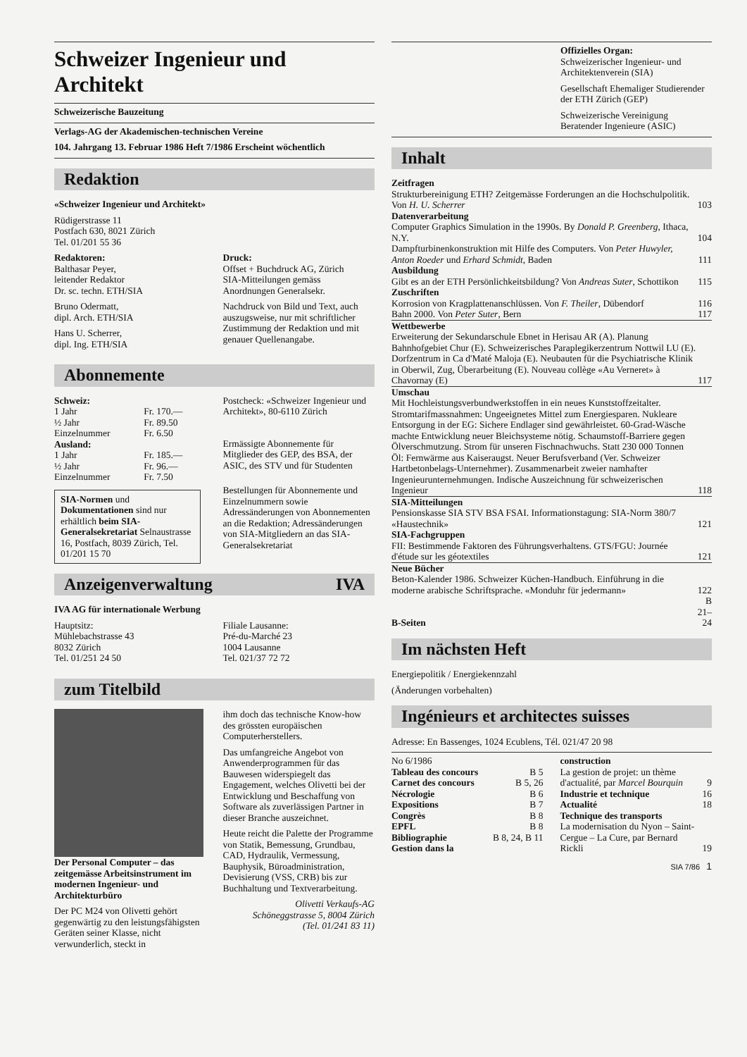Schweizer Ingenieur und Architekt
Schweizerische Bauzeitung
Verlags-AG der Akademischen-technischen Vereine
104. Jahrgang 13. Februar 1986 Heft 7/1986 Erscheint wöchentlich
Redaktion
«Schweizer Ingenieur und Architekt»
Rüdigerstrasse 11
Postfach 630, 8021 Zürich
Tel. 01/201 55 36
Redaktoren:
Balthasar Peyer,
leitender Redaktor
Dr. sc. techn. ETH/SIA
Bruno Odermatt,
dipl. Arch. ETH/SIA
Hans U. Scherrer,
dipl. Ing. ETH/SIA
Druck:
Offset + Buchdruck AG, Zürich
SIA-Mitteilungen gemäss Anordnungen Generalsekr.
Nachdruck von Bild und Text, auch auszugsweise, nur mit schriftlicher Zustimmung der Redaktion und mit genauer Quellenangabe.
Abonnemente
| Schweiz: | |
| 1 Jahr | Fr. 170.— |
| ½ Jahr | Fr. 89.50 |
| Einzelnummer | Fr. 6.50 |
| Ausland: | |
| 1 Jahr | Fr. 185.— |
| ½ Jahr | Fr. 96.— |
| Einzelnummer | Fr. 7.50 |
SIA-Normen und Dokumentationen sind nur erhältlich beim SIA-Generalsekretariat Selnaustrasse 16, Postfach, 8039 Zürich, Tel. 01/201 15 70
Postcheck: «Schweizer Ingenieur und Architekt», 80-6110 Zürich
Ermässigte Abonnemente für Mitglieder des GEP, des BSA, der ASIC, des STV und für Studenten
Bestellungen für Abonnemente und Einzelnummern sowie Adressänderungen von Abonnementen an die Redaktion; Adressänderungen von SIA-Mitgliedern an das SIA-Generalsekretariat
Anzeigenverwaltung IVA
IVA AG für internationale Werbung
Hauptsitz:
Mühlebachstrasse 43
8032 Zürich
Tel. 01/251 24 50
Filiale Lausanne:
Pré-du-Marché 23
1004 Lausanne
Tel. 021/37 72 72
zum Titelbild
Der Personal Computer – das zeitgemässe Arbeitsinstrument im modernen Ingenieur- und Architekturbüro
Der PC M24 von Olivetti gehört gegenwärtig zu den leistungsfähigsten Geräten seiner Klasse, nicht verwunderlich, steckt in
ihm doch das technische Know-how des grössten europäischen Computerherstellers.
Das umfangreiche Angebot von Anwenderprogrammen für das Bauwesen widerspiegelt das Engagement, welches Olivetti bei der Entwicklung und Beschaffung von Software als zuverlässigen Partner in dieser Branche auszeichnet.
Heute reicht die Palette der Programme von Statik, Bemessung, Grundbau, CAD, Hydraulik, Vermessung, Bauphysik, Büroadministration, Devisierung (VSS, CRB) bis zur Buchhaltung und Textverarbeitung.
Olivetti Verkaufs-AG
Schöneggstrasse 5, 8004 Zürich
(Tel. 01/241 83 11)
Offizielles Organ:
Schweizerischer Ingenieur- und Architektenverein (SIA)
Gesellschaft Ehemaliger Studierender der ETH Zürich (GEP)
Schweizerische Vereinigung Beratender Ingenieure (ASIC)
Inhalt
| Zeitfragen Strukturbereinigung ETH? Zeitgemässe Forderungen an die Hochschulpolitik. Von H. U. Scherrer | 103 |
| Datenverarbeitung Computer Graphics Simulation in the 1990s. By Donald P. Greenberg , Ithaca, N.Y. | 104 |
| Dampfturbinenkonstruktion mit Hilfe des Computers. Von Peter Huwyler, Anton Roeder und Erhard Schmidt , Baden | 111 |
| Ausbildung Gibt es an der ETH Persönlichkeitsbildung? Von Andreas Suter , Schottikon | 115 |
| Zuschriften Korrosion von Kragplattenanschlüssen. Von F. Theiler , Dübendorf | 116 |
| Bahn 2000. Von Peter Suter , Bern | 117 |
| Wettbewerbe Erweiterung der Sekundarschule Ebnet in Herisau AR (A). Planung Bahnhofgebiet Chur (E). Schweizerisches Paraplegikerzentrum Nottwil LU (E). Dorfzentrum in Ca d'Maté Maloja (E). Neubauten für die Psychiatrische Klinik in Oberwil, Zug, Überarbeitung (E). Nouveau collège «Au Verneret» à Chavornay (E) | 117 |
| Umschau Mit Hochleistungsverbundwerkstoffen in ein neues Kunststoffzeitalter. Stromtarifmassnahmen: Ungeeignetes Mittel zum Energiesparen. Nukleare Entsorgung in der EG: Sichere Endlager sind gewährleistet. 60-Grad-Wäsche machte Entwicklung neuer Bleichsysteme nötig. Schaumstoff-Barriere gegen Ölverschmutzung. Strom für unseren Fischnachwuchs. Statt 230 000 Tonnen Öl: Fernwärme aus Kaiseraugst. Neuer Berufsverband (Ver. Schweizer Hartbetonbelags-Unternehmer). Zusammenarbeit zweier namhafter Ingenieurunternehmungen. Indische Auszeichnung für schweizerischen Ingenieur | 118 |
| SIA-Mitteilungen Pensionskasse SIA STV BSA FSAI. Informationstagung: SIA-Norm 380/7 «Haustechnik» | 121 |
| SIA-Fachgruppen FII: Bestimmende Faktoren des Führungsverhaltens. GTS/FGU: Journée d'étude sur les géotextiles | 121 |
| Neue Bücher Beton-Kalender 1986. Schweizer Küchen-Handbuch. Einführung in die moderne arabische Schriftsprache. «Monduhr für jedermann» | 122 |
| B-Seiten | B 21–24 |
Im nächsten Heft
Energiepolitik / Energiekennzahl
(Änderungen vorbehalten)
Ingénieurs et architectes suisses
Adresse: En Bassenges, 1024 Ecublens, Tél. 021/47 20 98
| No 6/1986 | |
| Tableau des concours | B 5 |
| Carnet des concours | B 5, 26 |
| Nécrologie | B 6 |
| Expositions | B 7 |
| Congrès | B 8 |
| EPFL | B 8 |
| Bibliographie | B 8, 24, B 11 |
| Gestion dans la | |
| construction La gestion de projet: un thème d'actualité, par Marcel Bourquin | 9 |
| Industrie et technique | 16 |
| Actualité | 18 |
| Technique des transports La modernisation du Nyon – Saint-Cergue – La Cure, par Bernard Rickli | 19 |
SIA 7/86 1